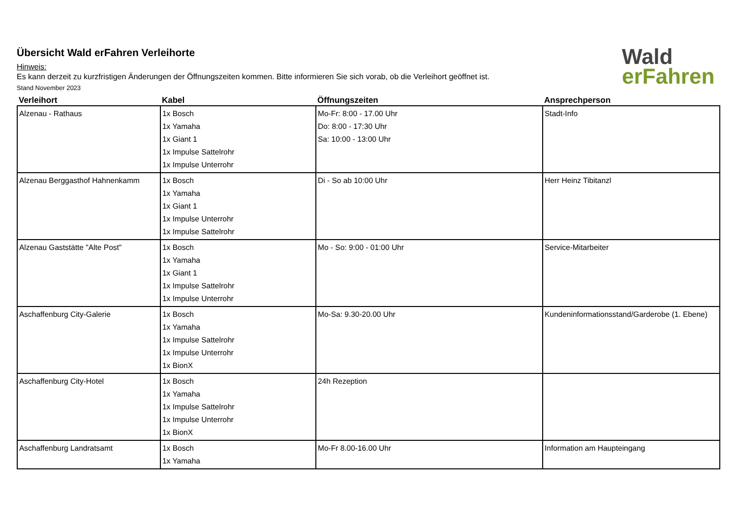Wald
erFahren
Übersicht Wald erFahren Verleihorte
Hinweis:
Es kann derzeit zu kurzfristigen Änderungen der Öffnungszeiten kommen. Bitte informieren Sie sich vorab, ob die Verleihort geöffnet ist.
Stand November 2023
| Verleihort | Kabel | Öffnungszeiten | Ansprechperson |
| --- | --- | --- | --- |
| Alzenau - Rathaus | 1x Bosch 1x Yamaha 1x Giant 1 1x Impulse Sattelrohr 1x Impulse Unterrohr | Mo-Fr: 8:00 - 17.00 Uhr Do: 8:00 - 17:30 Uhr Sa: 10:00 - 13:00 Uhr | Stadt-Info |
| Alzenau Berggasthof Hahnenkamm | 1x Bosch 1x Yamaha 1x Giant 1 1x Impulse Unterrohr 1x Impulse Sattelrohr | Di - So ab 10:00 Uhr | Herr Heinz Tibitanzl |
| Alzenau Gaststätte "Alte Post" | 1x Bosch 1x Yamaha 1x Giant 1 1x Impulse Sattelrohr 1x Impulse Unterrohr | Mo - So: 9:00 - 01:00 Uhr | Service-Mitarbeiter |
| Aschaffenburg City-Galerie | 1x Bosch 1x Yamaha 1x Impulse Sattelrohr 1x Impulse Unterrohr 1x BionX | Mo-Sa: 9.30-20.00 Uhr | Kundeninformationsstand/Garderobe (1. Ebene) |
| Aschaffenburg City-Hotel | 1x Bosch 1x Yamaha 1x Impulse Sattelrohr 1x Impulse Unterrohr 1x BionX | 24h Rezeption | |
| Aschaffenburg Landratsamt | 1x Bosch 1x Yamaha | Mo-Fr 8.00-16.00 Uhr | Information am Haupteingang |